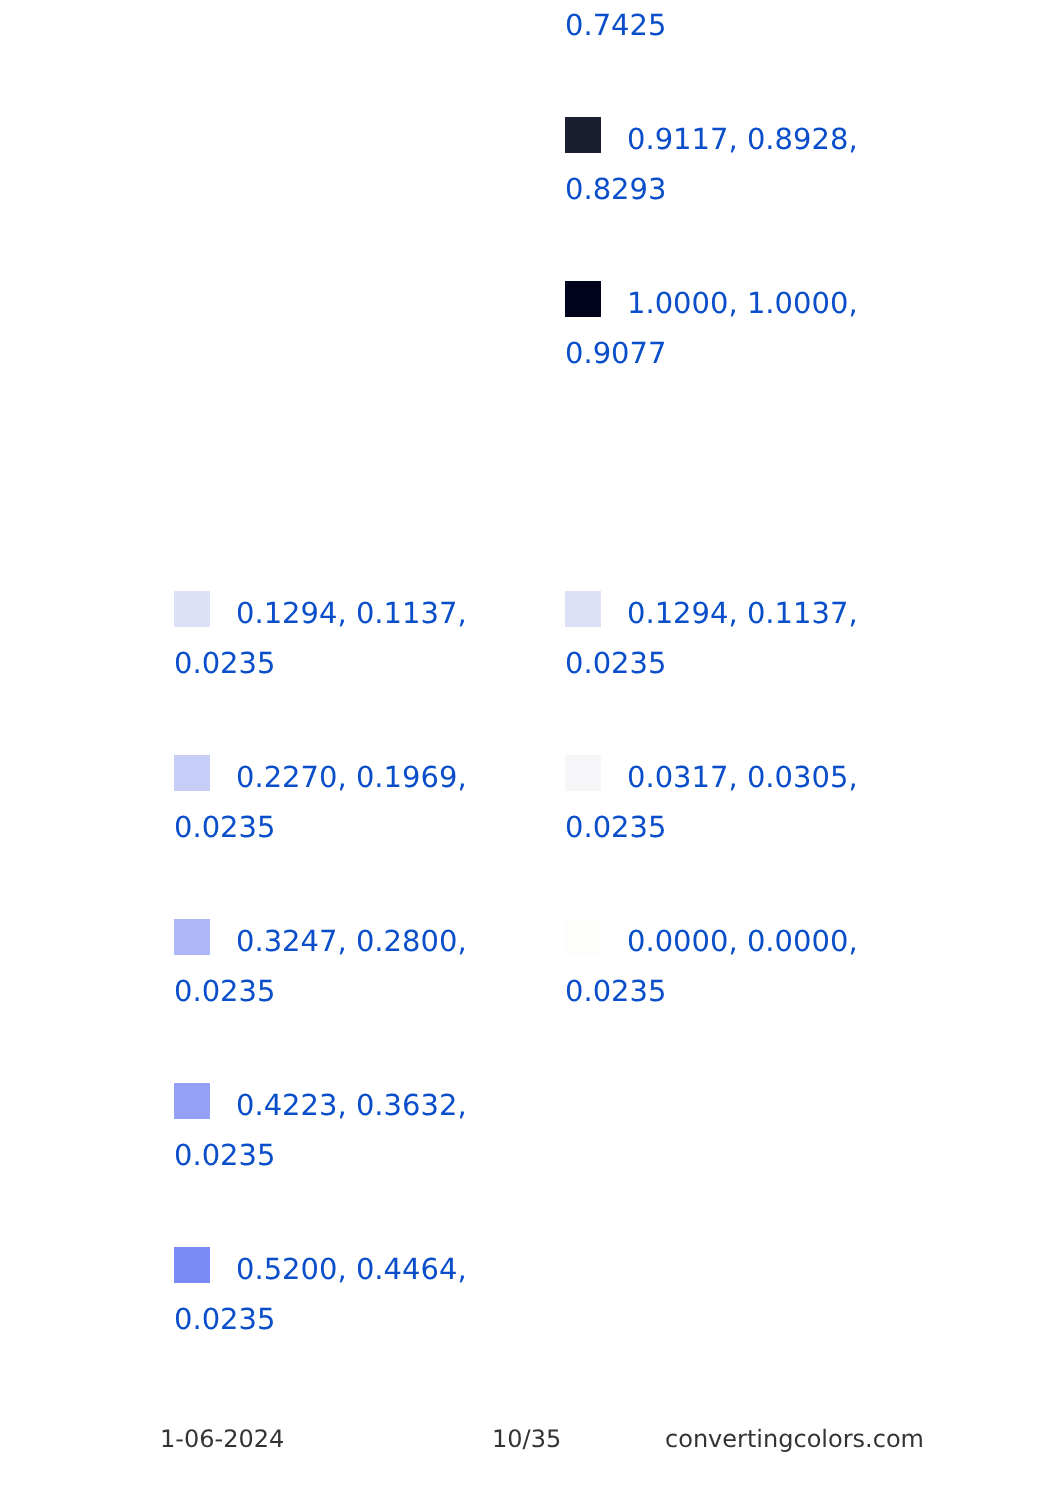0.7425
0.9117, 0.8928, 0.8293
1.0000, 1.0000, 0.9077
0.1294, 0.1137, 0.0235
0.1294, 0.1137, 0.0235
0.2270, 0.1969, 0.0235
0.0317, 0.0305, 0.0235
0.3247, 0.2800, 0.0235
0.0000, 0.0000, 0.0235
0.4223, 0.3632, 0.0235
0.5200, 0.4464, 0.0235
1-06-2024 10/35 convertingcolors.com